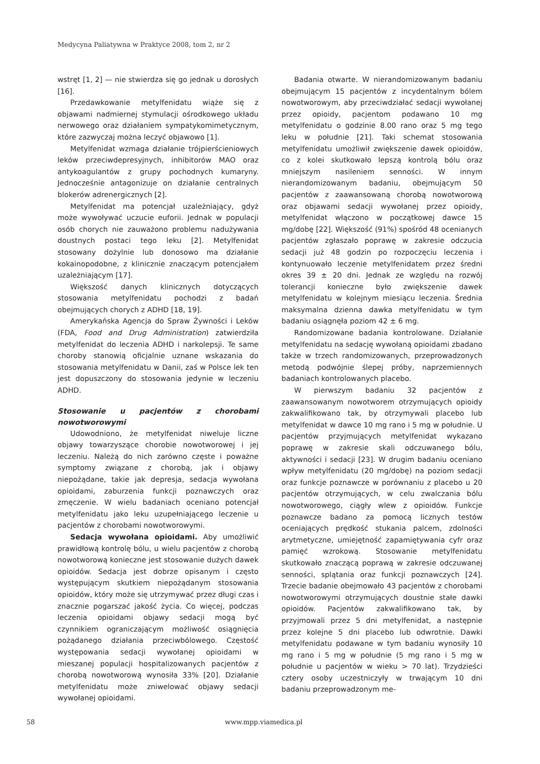Medycyna Paliatywna w Praktyce 2008, tom 2, nr 2
wstręt [1, 2] — nie stwierdza się go jednak u dorosłych [16].
Przedawkowanie metylfenidatu wiąże się z objawami nadmiernej stymulacji ośrodkowego układu nerwowego oraz działaniem sympatykomimetycznym, które zazwyczaj można leczyć objawowo [1].
Metylfenidat wzmaga działanie trójpierścieniowych leków przeciwdepresyjnych, inhibitorów MAO oraz antykoagulantów z grupy pochodnych kumaryny. Jednocześnie antagonizuje on działanie centralnych blokerów adrenergicznych [2].
Metylfenidat ma potencjał uzależniający, gdyż może wywoływać uczucie euforii. Jednak w populacji osób chorych nie zauważono problemu nadużywania doustnych postaci tego leku [2]. Metylfenidat stosowany dożylnie lub donosowo ma działanie kokainopodobne, z klinicznie znaczącym potencjałem uzależniającym [17].
Większość danych klinicznych dotyczących stosowania metylfenidatu pochodzi z badań obejmujących chorych z ADHD [18, 19].
Amerykańska Agencja do Spraw Żywności i Leków (FDA, Food and Drug Administration) zatwierdziła metylfenidat do leczenia ADHD i narkolepsji. Te same choroby stanowią oficjalnie uznane wskazania do stosowania metylfenidatu w Danii, zaś w Polsce lek ten jest dopuszczony do stosowania jedynie w leczeniu ADHD.
Stosowanie u pacjentów z chorobami nowotworowymi
Udowodniono, że metylfenidat niweluje liczne objawy towarzyszące chorobie nowotworowej i jej leczeniu. Należą do nich zarówno częste i poważne symptomy związane z chorobą, jak i objawy niepożądane, takie jak depresja, sedacja wywołana opioidami, zaburzenia funkcji poznawczych oraz zmęczenie. W wielu badaniach oceniano potencjał metylfenidatu jako leku uzupełniającego leczenie u pacjentów z chorobami nowotworowymi.
Sedacja wywołana opioidami. Aby umożliwić prawidłową kontrolę bólu, u wielu pacjentów z chorobą nowotworową konieczne jest stosowanie dużych dawek opioidów. Sedacja jest dobrze opisanym i często występującym skutkiem niepożądanym stosowania opioidów, który może się utrzymywać przez długi czas i znacznie pogarszać jakość życia. Co więcej, podczas leczenia opioidami objawy sedacji mogą być czynnikiem ograniczającym możliwość osiągnięcia pożądanego działania przeciwbólowego. Częstość występowania sedacji wywołanej opioidami w mieszanej populacji hospitalizowanych pacjentów z chorobą nowotworową wynosiła 33% [20]. Działanie metylfenidatu może zniwelować objawy sedacji wywołanej opioidami.
Badania otwarte. W nierandomizowanym badaniu obejmującym 15 pacjentów z incydentalnym bólem nowotworowym, aby przeciwdziałać sedacji wywołanej przez opioidy, pacjentom podawano 10 mg metylfenidatu o godzinie 8.00 rano oraz 5 mg tego leku w południe [21]. Taki schemat stosowania metylfenidatu umożliwił zwiększenie dawek opioidów, co z kolei skutkowało lepszą kontrolą bólu oraz mniejszym nasileniem senności. W innym nierandomizowanym badaniu, obejmującym 50 pacjentów z zaawansowaną chorobą nowotworową oraz objawami sedacji wywołanej przez opioidy, metylfenidat włączono w początkowej dawce 15 mg/dobę [22]. Większość (91%) spośród 48 ocenianych pacjentów zgłaszało poprawę w zakresie odczucia sedacji już 48 godzin po rozpoczęciu leczenia i kontynuowało leczenie metylfenidatem przez średni okres 39 ± 20 dni. Jednak ze względu na rozwój tolerancji konieczne było zwiększenie dawek metylfenidatu w kolejnym miesiącu leczenia. Średnia maksymalna dzienna dawka metylfenidatu w tym badaniu osiągnęła poziom 42 ± 6 mg.
Randomizowane badania kontrolowane. Działanie metylfenidatu na sedację wywołaną opioidami zbadano także w trzech randomizowanych, przeprowadzonych metodą podwójnie ślepej próby, naprzemiennych badaniach kontrolowanych placebo.
W pierwszym badaniu 32 pacjentów z zaawansowanym nowotworem otrzymujących opioidy zakwalifikowano tak, by otrzymywali placebo lub metylfenidat w dawce 10 mg rano i 5 mg w południe. U pacjentów przyjmujących metylfenidat wykazano poprawę w zakresie skali odczuwanego bólu, aktywności i sedacji [23]. W drugim badaniu oceniano wpływ metylfenidatu (20 mg/dobę) na poziom sedacji oraz funkcje poznawcze w porównaniu z placebo u 20 pacjentów otrzymujących, w celu zwalczania bólu nowotworowego, ciągły wlew z opioidów. Funkcje poznawcze badano za pomocą licznych testów oceniających prędkość stukania palcem, zdolności arytmetyczne, umiejętność zapamiętywania cyfr oraz pamięć wzrokową. Stosowanie metylfenidatu skutkowało znaczącą poprawą w zakresie odczuwanej senności, splątania oraz funkcji poznawczych [24]. Trzecie badanie obejmowało 43 pacjentów z chorobami nowotworowymi otrzymujących doustnie stałe dawki opioidów. Pacjentów zakwalifikowano tak, by przyjmowali przez 5 dni metylfenidat, a następnie przez kolejne 5 dni placebo lub odwrotnie. Dawki metylfenidatu podawane w tym badaniu wynosiły 10 mg rano i 5 mg w południe (5 mg rano i 5 mg w południe u pacjentów w wieku > 70 lat). Trzydzieści cztery osoby uczestniczyły w trwającym 10 dni badaniu przeprowadzonym me-
58 www.mpp.viamedica.pl